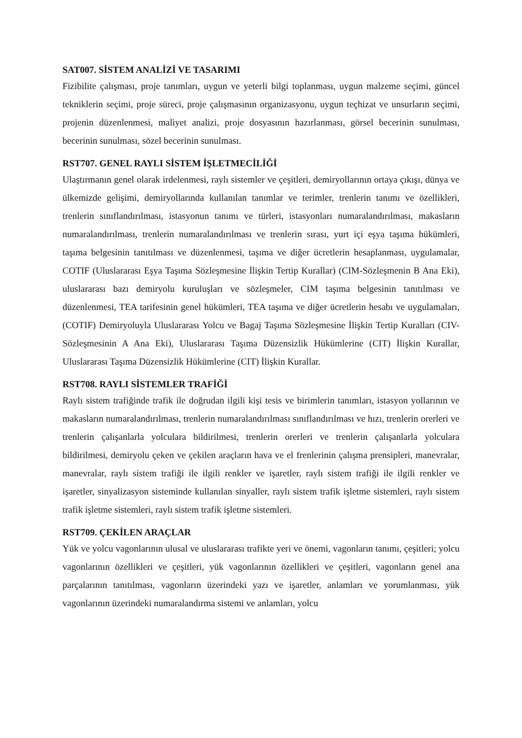SAT007. SİSTEM ANALİZİ VE TASARIMI
Fizibilite çalışması, proje tanımları, uygun ve yeterli bilgi toplanması, uygun malzeme seçimi, güncel tekniklerin seçimi, proje süreci, proje çalışmasının organizasyonu, uygun teçhizat ve unsurların seçimi, projenin düzenlenmesi, maliyet analizi, proje dosyasının hazırlanması, görsel becerinin sunulması, becerinin sunulması, sözel becerinin sunulması.
RST707. GENEL RAYLI SİSTEM İŞLETMECİLİĞİ
Ulaştırmanın genel olarak irdelenmesi, raylı sistemler ve çeşitleri, demiryollarının ortaya çıkışı, dünya ve ülkemizde gelişimi, demiryollarında kullanılan tanımlar ve terimler, trenlerin tanımı ve özellikleri, trenlerin sınıflandırılması, istasyonun tanımı ve türleri, istasyonları numaralandırılması, makasların numaralandırılması, trenlerin numaralandırılması ve trenlerin sırası, yurt içi eşya taşıma hükümleri, taşıma belgesinin tanıtılması ve düzenlenmesi, taşıma ve diğer ücretlerin hesaplanması, uygulamalar, COTIF (Uluslararası Eşya Taşıma Sözleşmesine İlişkin Tertip Kurallar) (CIM-Sözleşmenin B Ana Eki), uluslararası bazı demiryolu kuruluşları ve sözleşmeler, CIM taşıma belgesinin tanıtılması ve düzenlenmesi, TEA tarifesinin genel hükümleri, TEA taşıma ve diğer ücretlerin hesabı ve uygulamaları, (COTIF) Demiryoluyla Uluslararası Yolcu ve Bagaj Taşıma Sözleşmesine İlişkin Tertip Kuralları (CIV-Sözleşmesinin A Ana Eki), Uluslararası Taşıma Düzensizlik Hükümlerine (CIT) İlişkin Kurallar, Uluslararası Taşıma Düzensizlik Hükümlerine (CIT) İlişkin Kurallar.
RST708. RAYLI SİSTEMLER TRAFİĞİ
Raylı sistem trafiğinde trafik ile doğrudan ilgili kişi tesis ve birimlerin tanımları, istasyon yollarının ve makasların numaralandırılması, trenlerin numaralandırılması sınıflandırılması ve hızı, trenlerin orerleri ve trenlerin çalışanlarla yolculara bildirilmesi, trenlerin orerleri ve trenlerin çalışanlarla yolculara bildirilmesi, demiryolu çeken ve çekilen araçların hava ve el frenlerinin çalışma prensipleri, manevralar, manevralar, raylı sistem trafiği ile ilgili renkler ve işaretler, raylı sistem trafiği ile ilgili renkler ve işaretler, sinyalizasyon sisteminde kullanılan sinyaller, raylı sistem trafik işletme sistemleri, raylı sistem trafik işletme sistemleri, raylı sistem trafik işletme sistemleri.
RST709. ÇEKİLEN ARAÇLAR
Yük ve yolcu vagonlarının ulusal ve uluslararası trafikte yeri ve önemi, vagonların tanımı, çeşitleri; yolcu vagonlarının özellikleri ve çeşitleri, yük vagonlarının özellikleri ve çeşitleri, vagonların genel ana parçalarının tanıtılması, vagonların üzerindeki yazı ve işaretler, anlamları ve yorumlanması, yük vagonlarının üzerindeki numaralandırma sistemi ve anlamları, yolcu